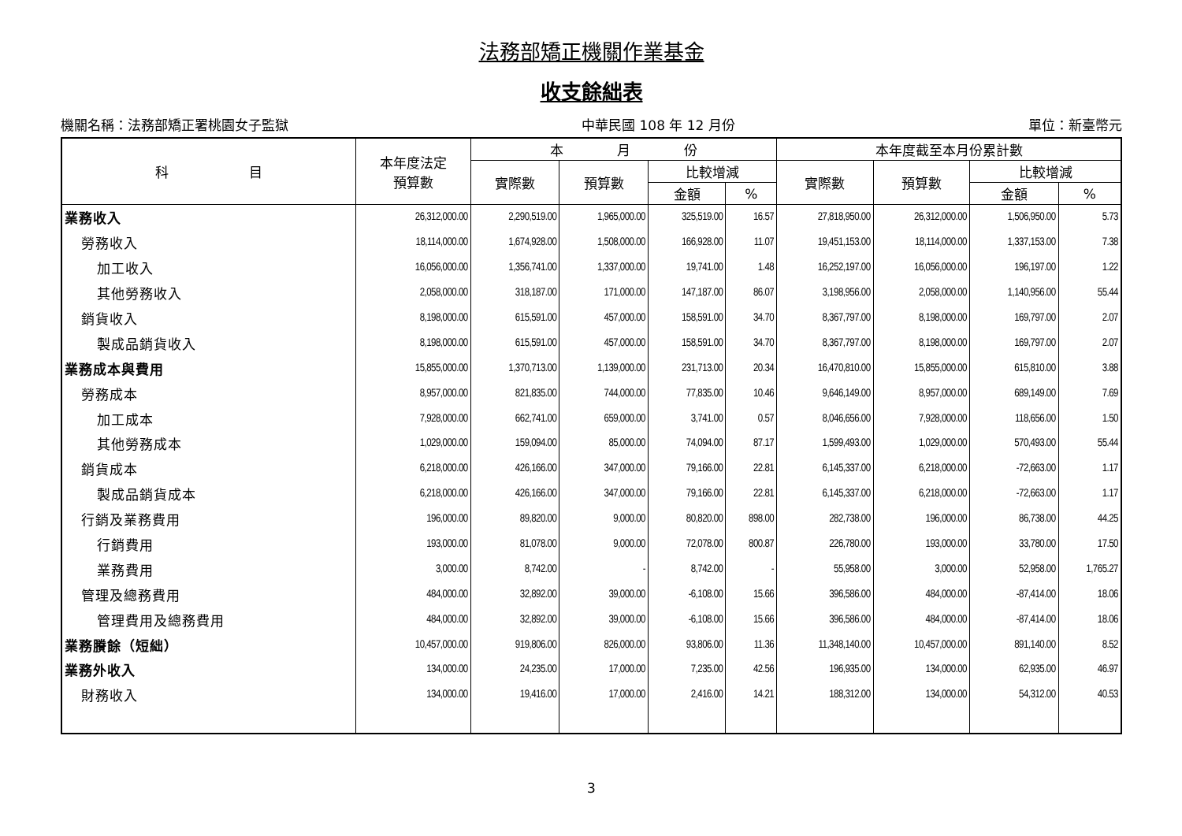法務部矯正機關作業基金
收支餘絀表
機關名稱：法務部矯正署桃園女子監獄 中華民國 108 年 12 月份 單位：新臺幣元
| 科 目 | 本年度法定 預算數 | 本 月 份 | | | | 本年度截至本月份累計數 | | | |
| --- | --- | --- | --- | --- | --- | --- | --- | --- | --- |
| | | 實際數 | 預算數 | 比較增減 | | 實際數 | 預算數 | 比較增減 | |
| | | | | 金額 | % | | | 金額 | % |
| 業務收入 | 26,312,000.00 | 2,290,519.00 | 1,965,000.00 | 325,519.00 | 16.57 | 27,818,950.00 | 26,312,000.00 | 1,506,950.00 | 5.73 |
| 勞務收入 | 18,114,000.00 | 1,674,928.00 | 1,508,000.00 | 166,928.00 | 11.07 | 19,451,153.00 | 18,114,000.00 | 1,337,153.00 | 7.38 |
| 加工收入 | 16,056,000.00 | 1,356,741.00 | 1,337,000.00 | 19,741.00 | 1.48 | 16,252,197.00 | 16,056,000.00 | 196,197.00 | 1.22 |
| 其他勞務收入 | 2,058,000.00 | 318,187.00 | 171,000.00 | 147,187.00 | 86.07 | 3,198,956.00 | 2,058,000.00 | 1,140,956.00 | 55.44 |
| 銷貨收入 | 8,198,000.00 | 615,591.00 | 457,000.00 | 158,591.00 | 34.70 | 8,367,797.00 | 8,198,000.00 | 169,797.00 | 2.07 |
| 製成品銷貨收入 | 8,198,000.00 | 615,591.00 | 457,000.00 | 158,591.00 | 34.70 | 8,367,797.00 | 8,198,000.00 | 169,797.00 | 2.07 |
| 業務成本與費用 | 15,855,000.00 | 1,370,713.00 | 1,139,000.00 | 231,713.00 | 20.34 | 16,470,810.00 | 15,855,000.00 | 615,810.00 | 3.88 |
| 勞務成本 | 8,957,000.00 | 821,835.00 | 744,000.00 | 77,835.00 | 10.46 | 9,646,149.00 | 8,957,000.00 | 689,149.00 | 7.69 |
| 加工成本 | 7,928,000.00 | 662,741.00 | 659,000.00 | 3,741.00 | 0.57 | 8,046,656.00 | 7,928,000.00 | 118,656.00 | 1.50 |
| 其他勞務成本 | 1,029,000.00 | 159,094.00 | 85,000.00 | 74,094.00 | 87.17 | 1,599,493.00 | 1,029,000.00 | 570,493.00 | 55.44 |
| 銷貨成本 | 6,218,000.00 | 426,166.00 | 347,000.00 | 79,166.00 | 22.81 | 6,145,337.00 | 6,218,000.00 | -72,663.00 | 1.17 |
| 製成品銷貨成本 | 6,218,000.00 | 426,166.00 | 347,000.00 | 79,166.00 | 22.81 | 6,145,337.00 | 6,218,000.00 | -72,663.00 | 1.17 |
| 行銷及業務費用 | 196,000.00 | 89,820.00 | 9,000.00 | 80,820.00 | 898.00 | 282,738.00 | 196,000.00 | 86,738.00 | 44.25 |
| 行銷費用 | 193,000.00 | 81,078.00 | 9,000.00 | 72,078.00 | 800.87 | 226,780.00 | 193,000.00 | 33,780.00 | 17.50 |
| 業務費用 | 3,000.00 | 8,742.00 | - | 8,742.00 | - | 55,958.00 | 3,000.00 | 52,958.00 | 1,765.27 |
| 管理及總務費用 | 484,000.00 | 32,892.00 | 39,000.00 | -6,108.00 | 15.66 | 396,586.00 | 484,000.00 | -87,414.00 | 18.06 |
| 管理費用及總務費用 | 484,000.00 | 32,892.00 | 39,000.00 | -6,108.00 | 15.66 | 396,586.00 | 484,000.00 | -87,414.00 | 18.06 |
| 業務賸餘（短絀） | 10,457,000.00 | 919,806.00 | 826,000.00 | 93,806.00 | 11.36 | 11,348,140.00 | 10,457,000.00 | 891,140.00 | 8.52 |
| 業務外收入 | 134,000.00 | 24,235.00 | 17,000.00 | 7,235.00 | 42.56 | 196,935.00 | 134,000.00 | 62,935.00 | 46.97 |
| 財務收入 | 134,000.00 | 19,416.00 | 17,000.00 | 2,416.00 | 14.21 | 188,312.00 | 134,000.00 | 54,312.00 | 40.53 |
3